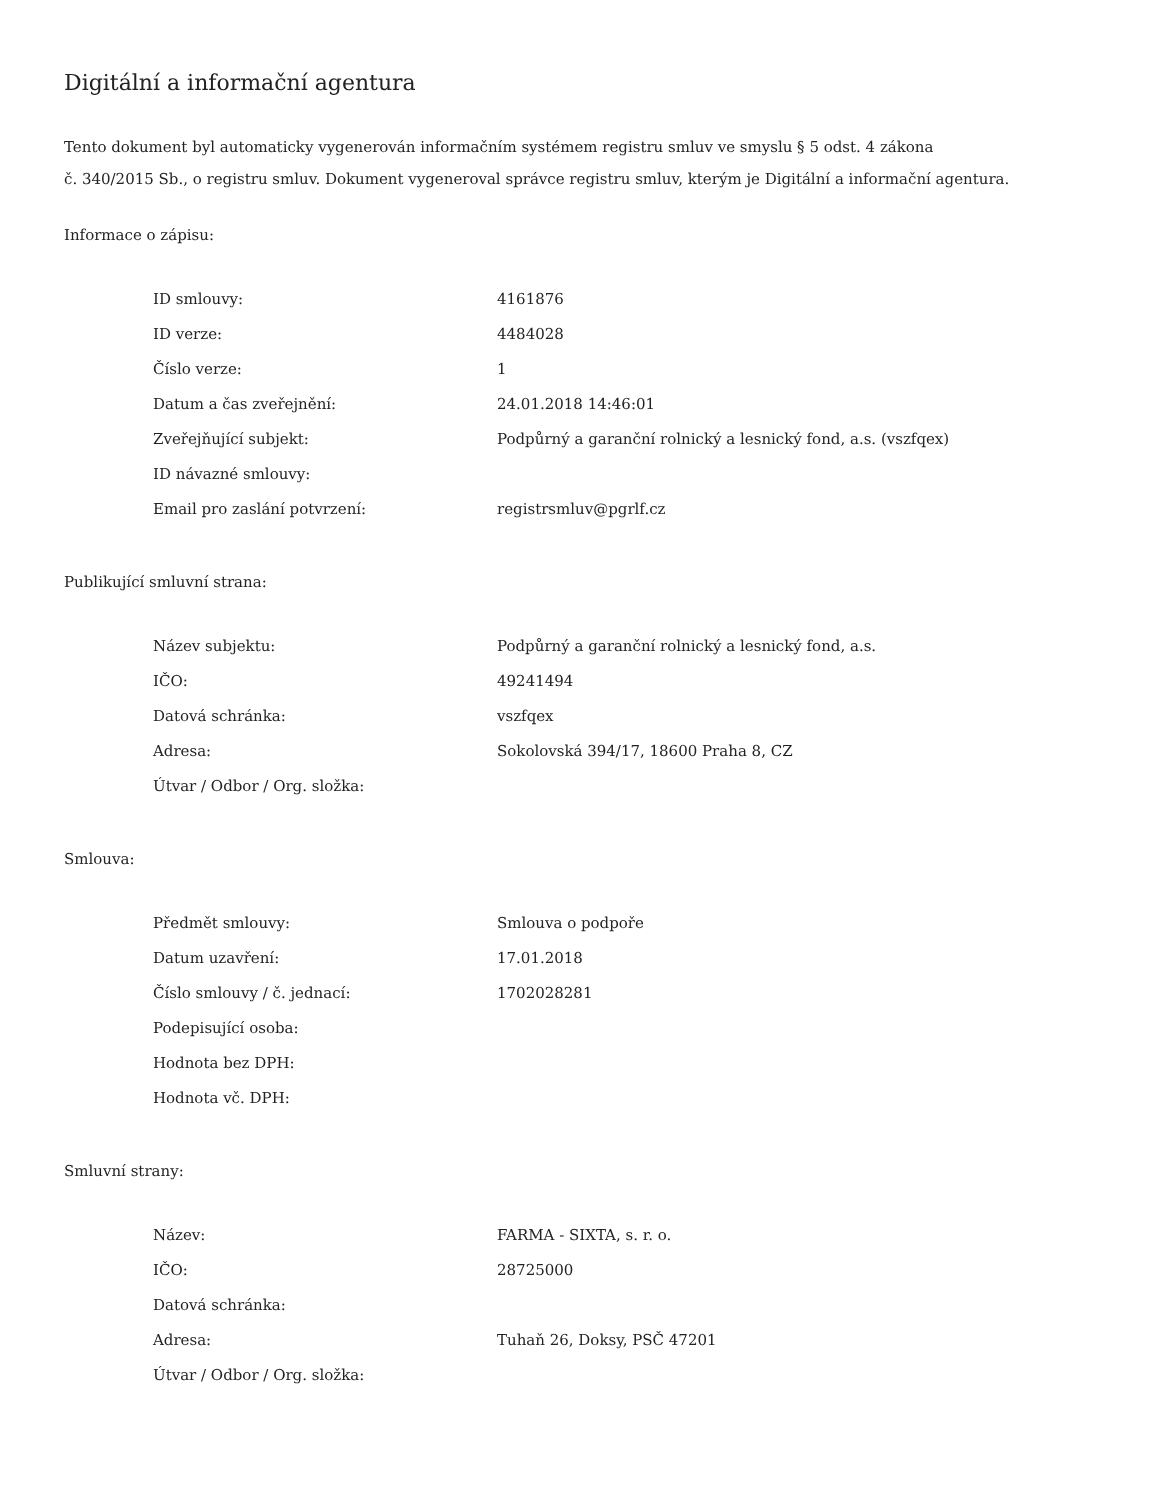Digitální a informační agentura
Tento dokument byl automaticky vygenerován informačním systémem registru smluv ve smyslu § 5 odst. 4 zákona
č. 340/2015 Sb., o registru smluv. Dokument vygeneroval správce registru smluv, kterým je Digitální a informační agentura.
Informace o zápisu:
| ID smlouvy: | 4161876 |
| ID verze: | 4484028 |
| Číslo verze: | 1 |
| Datum a čas zveřejnění: | 24.01.2018 14:46:01 |
| Zveřejňující subjekt: | Podpůrný a garanční rolnický a lesnický fond, a.s. (vszfqex) |
| ID návazné smlouvy: | |
| Email pro zaslání potvrzení: | registrsmluv@pgrlf.cz |
Publikující smluvní strana:
| Název subjektu: | Podpůrný a garanční rolnický a lesnický fond, a.s. |
| IČO: | 49241494 |
| Datová schránka: | vszfqex |
| Adresa: | Sokolovská 394/17, 18600 Praha 8, CZ |
| Útvar / Odbor / Org. složka: | |
Smlouva:
| Předmět smlouvy: | Smlouva o podpoře |
| Datum uzavření: | 17.01.2018 |
| Číslo smlouvy / č. jednací: | 1702028281 |
| Podepisující osoba: | |
| Hodnota bez DPH: | |
| Hodnota vč. DPH: | |
Smluvní strany:
| Název: | FARMA - SIXTA, s. r. o. |
| IČO: | 28725000 |
| Datová schránka: | |
| Adresa: | Tuhaň 26, Doksy, PSČ 47201 |
| Útvar / Odbor / Org. složka: | |